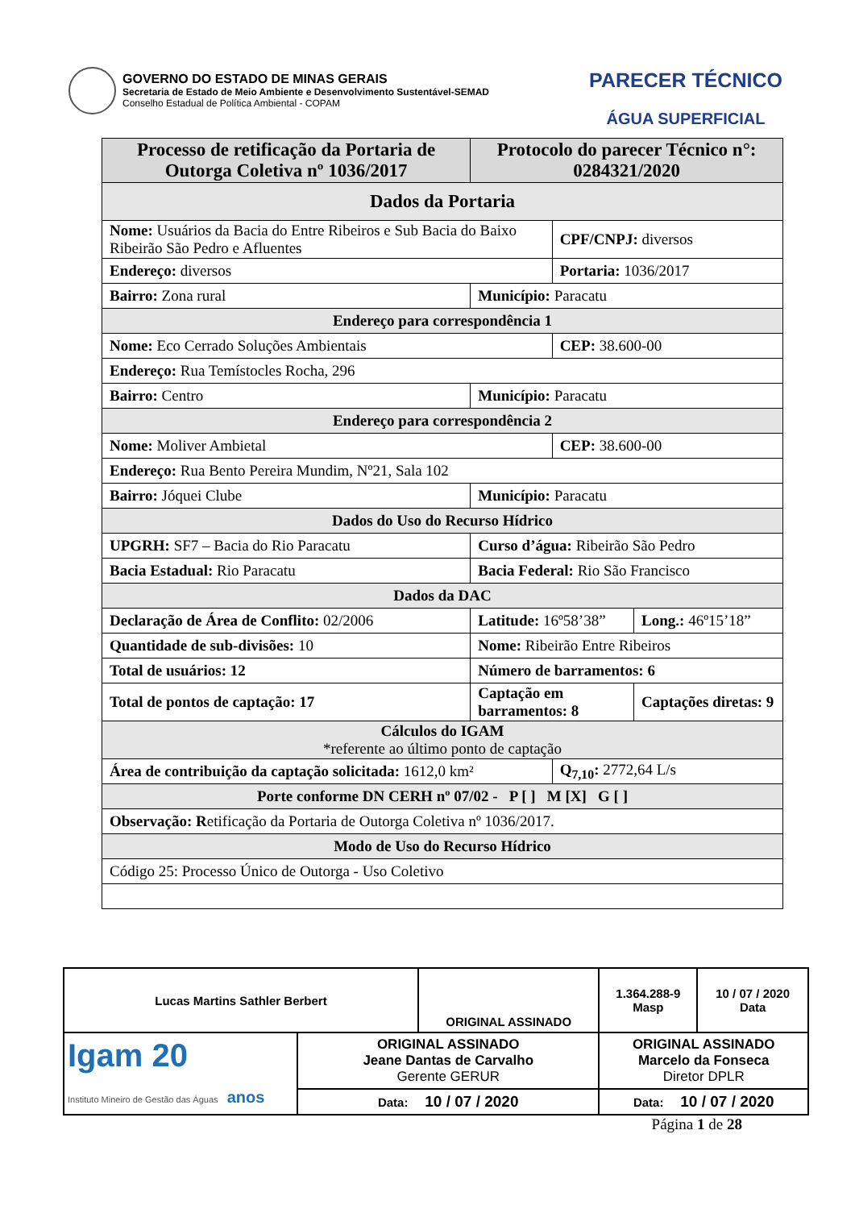GOVERNO DO ESTADO DE MINAS GERAIS
Secretaria de Estado de Meio Ambiente e Desenvolvimento Sustentável-SEMAD
Conselho Estadual de Política Ambiental - COPAM
PARECER TÉCNICO
ÁGUA SUPERFICIAL
| Processo de retificação da Portaria de Outorga Coletiva nº 1036/2017 | | | Protocolo do parecer Técnico n°: 0284321/2020 | | |
| Dados da Portaria | | | | | |
| Nome: Usuários da Bacia do Entre Ribeiros e Sub Bacia do Baixo Ribeirão São Pedro e Afluentes | | | | CPF/CNPJ: diversos | |
| Endereço: diversos | | | | Portaria: 1036/2017 | |
| Bairro: Zona rural | | | Município: Paracatu | | |
| Endereço para correspondência 1 | | | | | |
| Nome: Eco Cerrado Soluções Ambientais | | | | CEP: 38.600-00 | |
| Endereço: Rua Temístocles Rocha, 296 | | | | | |
| Bairro: Centro | | | Município: Paracatu | | |
| Endereço para correspondência 2 | | | | | |
| Nome: Moliver Ambietal | | | | CEP: 38.600-00 | |
| Endereço: Rua Bento Pereira Mundim, Nº21, Sala 102 | | | | | |
| Bairro: Jóquei Clube | | | Município: Paracatu | | |
| Dados do Uso do Recurso Hídrico | | | | | |
| UPGRH: SF7 – Bacia do Rio Paracatu | | | Curso d’água: Ribeirão São Pedro | | |
| Bacia Estadual: Rio Paracatu | | | Bacia Federal: Rio São Francisco | | |
| Dados da DAC | | | | | |
| Declaração de Área de Conflito: 02/2006 | | | Latitude: 16º58’38” | | Long.: 46º15’18” |
| Quantidade de sub-divisões: 10 | | Nome: Ribeirão Entre Ribeiros | | | |
| Total de usuários: 12 | | | Número de barramentos: 6 | | |
| Total de pontos de captação: 17 | Captação em barramentos: 8 | | | | Captações diretas: 9 |
| Cálculos do IGAM *referente ao último ponto de captação | | | | | |
| Área de contribuição da captação solicitada: 1612,0 km² | | | | Q<sub>7,10</sub>: 2772,64 L/s | |
| Porte conforme DN CERH nº 07/02 - P [ ] M [X] G [ ] | | | | | |
| Observação: R etificação da Portaria de Outorga Coletiva nº 1036/2017. | | | | | |
| Modo de Uso do Recurso Hídrico | | | | | |
| Código 25: Processo Único de Outorga - Uso Coletivo | | | | | |
| Lucas Martins Sathler Berbert | | ORIGINAL ASSINADO | | 1.364.288-9 Masp | 10 / 07 / 2020 Data |
| Igam 20 Instituto Mineiro de Gestão das Águas anos | ORIGINAL ASSINADO Jeane Dantas de Carvalho Gerente GERUR | | ORIGINAL ASSINADO Marcelo da Fonseca Diretor DPLR | | |
| | Data: 10 / 07 / 2020 | | Data: 10 / 07 / 2020 | | |
Página 1 de 28